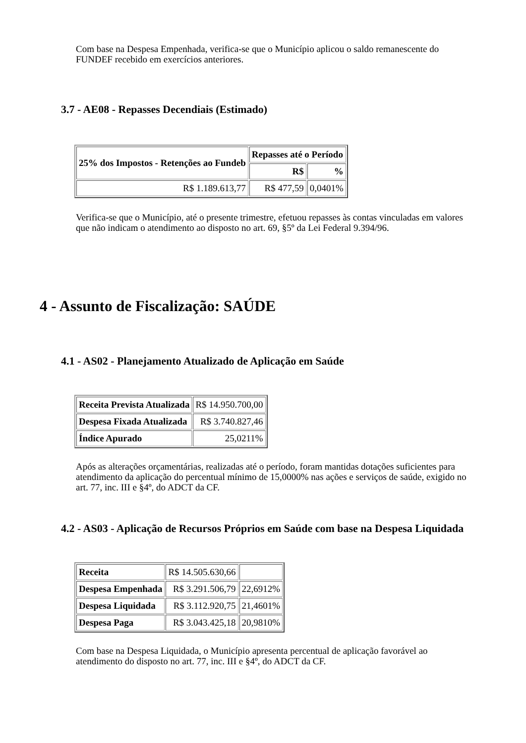Com base na Despesa Empenhada, verifica-se que o Município aplicou o saldo remanescente do FUNDEF recebido em exercícios anteriores.
3.7 - AE08 - Repasses Decendiais (Estimado)
| 25% dos Impostos - Retenções ao Fundeb | Repasses até o Período | |
| --- | --- | --- |
| | R$ | % |
| R$ 1.189.613,77 | R$ 477,59 | 0,0401% |
Verifica-se que o Município, até o presente trimestre, efetuou repasses às contas vinculadas em valores que não indicam o atendimento ao disposto no art. 69, §5º da Lei Federal 9.394/96.
4 - Assunto de Fiscalização: SAÚDE
4.1 - AS02 - Planejamento Atualizado de Aplicação em Saúde
| Receita Prevista Atualizada | R$ 14.950.700,00 |
| Despesa Fixada Atualizada | R$ 3.740.827,46 |
| Índice Apurado | 25,0211% |
Após as alterações orçamentárias, realizadas até o período, foram mantidas dotações suficientes para atendimento da aplicação do percentual mínimo de 15,0000% nas ações e serviços de saúde, exigido no art. 77, inc. III e §4º, do ADCT da CF.
4.2 - AS03 - Aplicação de Recursos Próprios em Saúde com base na Despesa Liquidada
| Receita | R$ 14.505.630,66 | |
| Despesa Empenhada | R$ 3.291.506,79 | 22,6912% |
| Despesa Liquidada | R$ 3.112.920,75 | 21,4601% |
| Despesa Paga | R$ 3.043.425,18 | 20,9810% |
Com base na Despesa Liquidada, o Município apresenta percentual de aplicação favorável ao atendimento do disposto no art. 77, inc. III e §4º, do ADCT da CF.